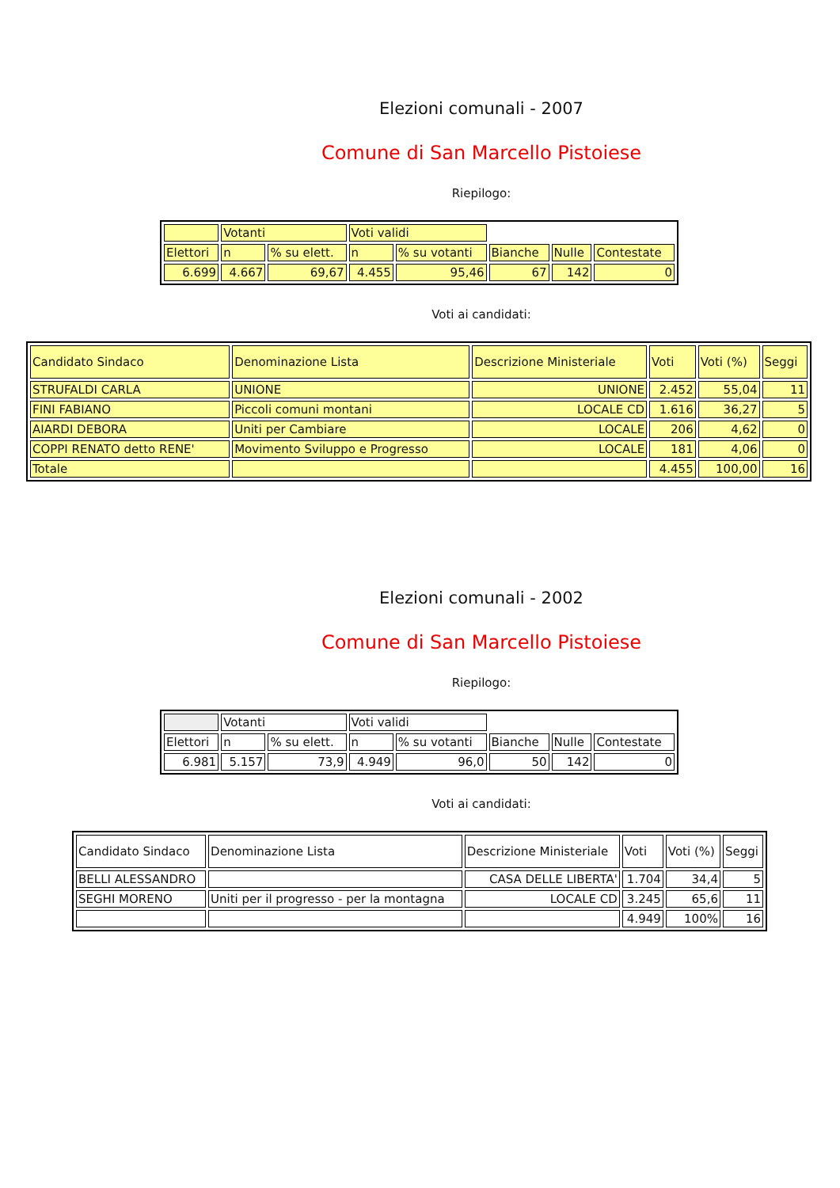Elezioni comunali - 2007
Comune di San Marcello Pistoiese
Riepilogo:
| | Votanti | | Voti validi | | | | |
| Elettori | n | % su elett. | n | % su votanti | Bianche | Nulle | Contestate |
| 6.699 | 4.667 | 69,67 | 4.455 | 95,46 | 67 | 142 | 0 |
Voti ai candidati:
| Candidato Sindaco | Denominazione Lista | Descrizione Ministeriale | Voti | Voti (%) | Seggi |
| STRUFALDI CARLA | UNIONE | UNIONE | 2.452 | 55,04 | 11 |
| FINI FABIANO | Piccoli comuni montani | LOCALE CD | 1.616 | 36,27 | 5 |
| AIARDI DEBORA | Uniti per Cambiare | LOCALE | 206 | 4,62 | 0 |
| COPPI RENATO detto RENE' | Movimento Sviluppo e Progresso | LOCALE | 181 | 4,06 | 0 |
| Totale | | | 4.455 | 100,00 | 16 |
Elezioni comunali - 2002
Comune di San Marcello Pistoiese
Riepilogo:
| | Votanti | | Voti validi | | | | |
| Elettori | n | % su elett. | n | % su votanti | Bianche | Nulle | Contestate |
| 6.981 | 5.157 | 73,9 | 4.949 | 96,0 | 50 | 142 | 0 |
Voti ai candidati:
| Candidato Sindaco | Denominazione Lista | Descrizione Ministeriale | Voti | Voti (%) | Seggi |
| BELLI ALESSANDRO | | CASA DELLE LIBERTA' | 1.704 | 34,4 | 5 |
| SEGHI MORENO | Uniti per il progresso - per la montagna | LOCALE CD | 3.245 | 65,6 | 11 |
| | | | 4.949 | 100% | 16 |